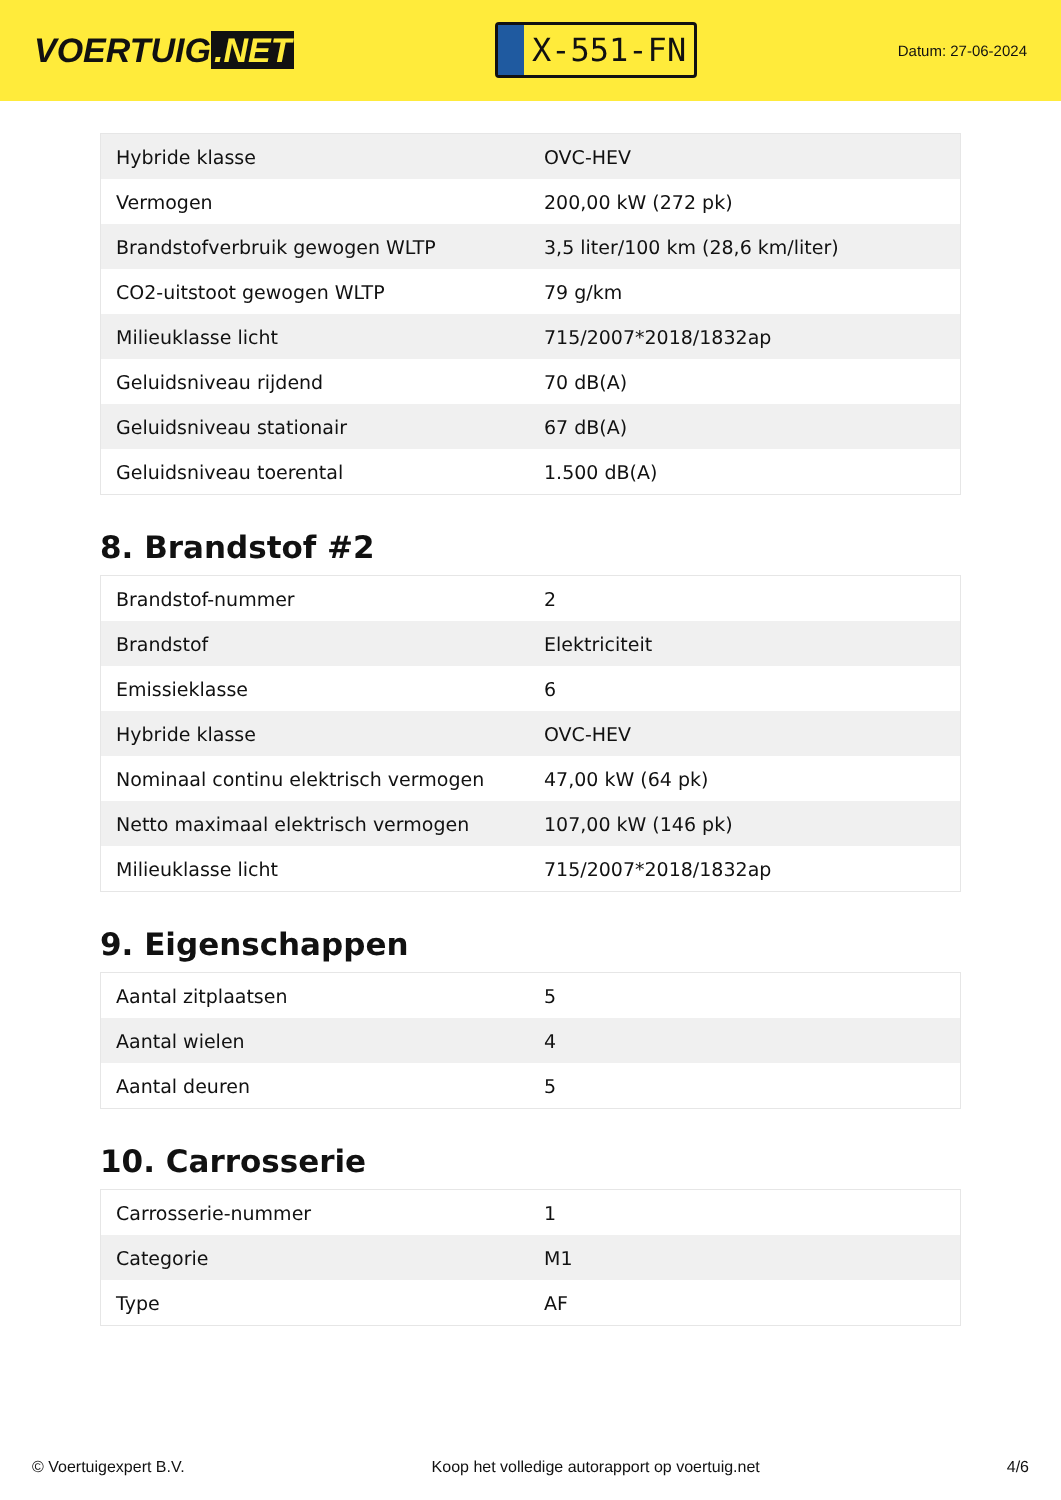VOERTUIG.NET
X-551-FN
Datum: 27-06-2024
| Hybride klasse | OVC-HEV |
| Vermogen | 200,00 kW (272 pk) |
| Brandstofverbruik gewogen WLTP | 3,5 liter/100 km (28,6 km/liter) |
| CO2-uitstoot gewogen WLTP | 79 g/km |
| Milieuklasse licht | 715/2007*2018/1832ap |
| Geluidsniveau rijdend | 70 dB(A) |
| Geluidsniveau stationair | 67 dB(A) |
| Geluidsniveau toerental | 1.500 dB(A) |
8. Brandstof #2
| Brandstof-nummer | 2 |
| Brandstof | Elektriciteit |
| Emissieklasse | 6 |
| Hybride klasse | OVC-HEV |
| Nominaal continu elektrisch vermogen | 47,00 kW (64 pk) |
| Netto maximaal elektrisch vermogen | 107,00 kW (146 pk) |
| Milieuklasse licht | 715/2007*2018/1832ap |
9. Eigenschappen
| Aantal zitplaatsen | 5 |
| Aantal wielen | 4 |
| Aantal deuren | 5 |
10. Carrosserie
| Carrosserie-nummer | 1 |
| Categorie | M1 |
| Type | AF |
© Voertuigexpert B.V. Koop het volledige autorapport op voertuig.net 4/6